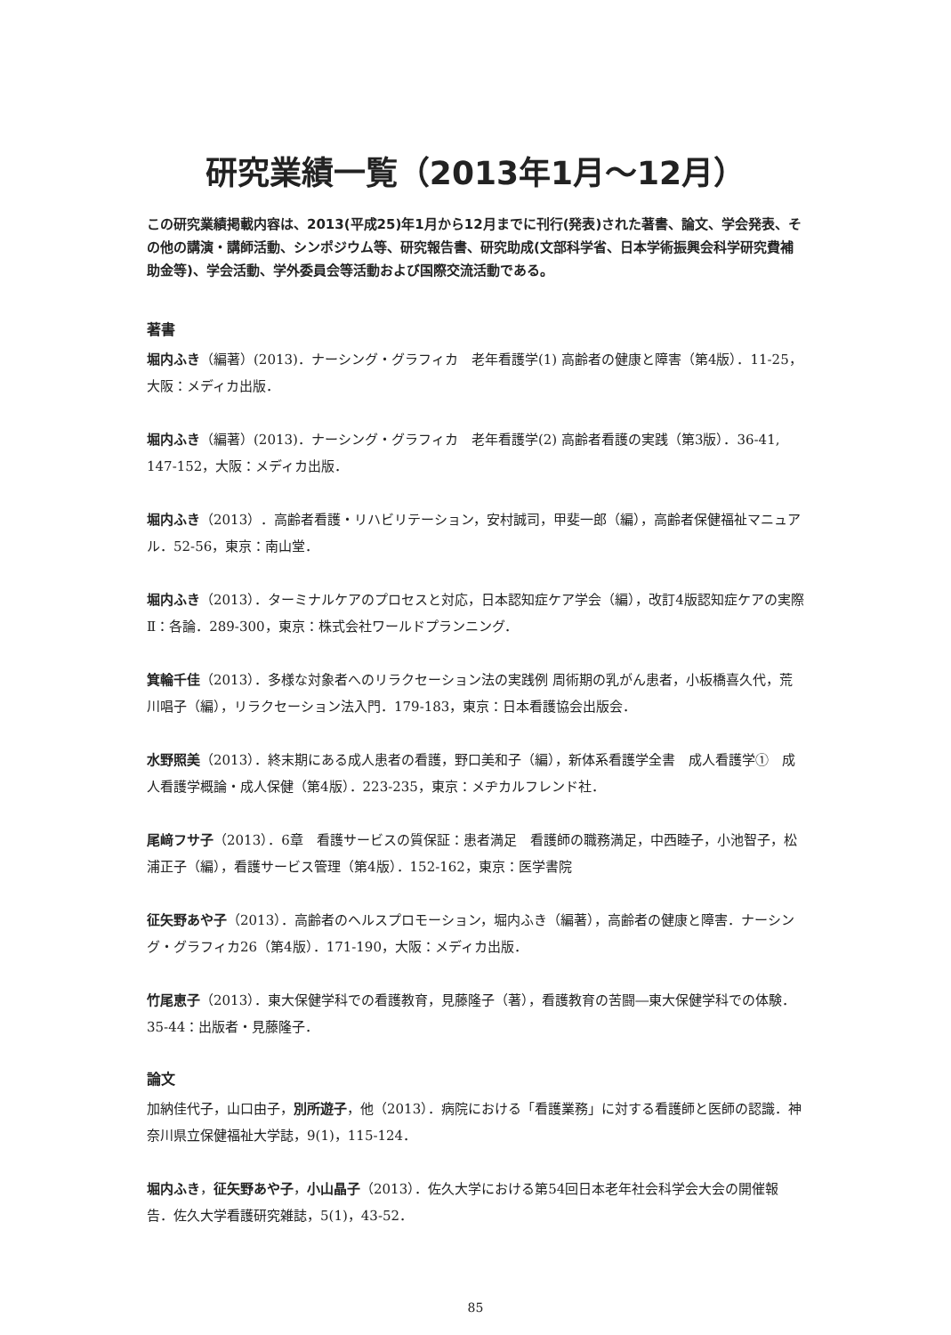研究業績一覧（2013年1月〜12月）
この研究業績掲載内容は、2013(平成25)年1月から12月までに刊行(発表)された著書、論文、学会発表、その他の講演・講師活動、シンポジウム等、研究報告書、研究助成(文部科学省、日本学術振興会科学研究費補助金等)、学会活動、学外委員会等活動および国際交流活動である。
著書
堀内ふき（編著）(2013)．ナーシング・グラフィカ　老年看護学(1) 高齢者の健康と障害（第4版）．11-25，大阪：メディカ出版．
堀内ふき（編著）(2013)．ナーシング・グラフィカ　老年看護学(2) 高齢者看護の実践（第3版）．36-41, 147-152，大阪：メディカ出版．
堀内ふき（2013）．高齢者看護・リハビリテーション，安村誠司，甲斐一郎（編），高齢者保健福祉マニュアル．52-56，東京：南山堂．
堀内ふき（2013）．ターミナルケアのプロセスと対応，日本認知症ケア学会（編），改訂4版認知症ケアの実際Ⅱ：各論．289-300，東京：株式会社ワールドプランニング．
箕輪千佳（2013）．多様な対象者へのリラクセーション法の実践例 周術期の乳がん患者，小板橋喜久代，荒川唱子（編），リラクセーション法入門．179-183，東京：日本看護協会出版会．
水野照美（2013）．終末期にある成人患者の看護，野口美和子（編），新体系看護学全書　成人看護学①　成人看護学概論・成人保健（第4版）．223-235，東京：メヂカルフレンド社．
尾﨑フサ子（2013）．6章　看護サービスの質保証：患者満足　看護師の職務満足，中西睦子，小池智子，松浦正子（編），看護サービス管理（第4版）．152-162，東京：医学書院
征矢野あや子（2013）．高齢者のヘルスプロモーション，堀内ふき（編著），高齢者の健康と障害．ナーシング・グラフィカ26（第4版）．171-190，大阪：メディカ出版．
竹尾恵子（2013）．東大保健学科での看護教育，見藤隆子（著），看護教育の苦闘―東大保健学科での体験．35-44：出版者・見藤隆子．
論文
加納佳代子，山口由子，別所遊子，他（2013）．病院における「看護業務」に対する看護師と医師の認識．神奈川県立保健福祉大学誌，9(1)，115-124．
堀内ふき，征矢野あや子，小山晶子（2013）．佐久大学における第54回日本老年社会科学会大会の開催報告．佐久大学看護研究雑誌，5(1)，43-52．
85